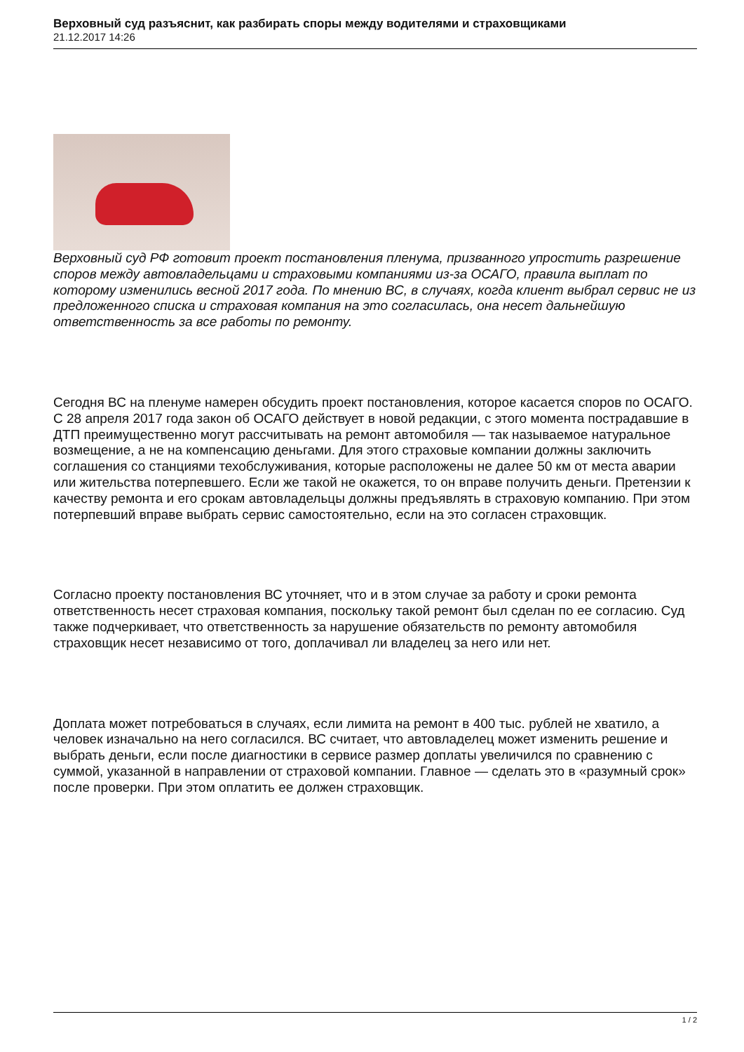Верховный суд разъяснит, как разбирать споры между водителями и страховщиками
21.12.2017 14:26
Верховный суд РФ готовит проект постановления пленума, призванного упростить разрешение споров между автовладельцами и страховыми компаниями из-за ОСАГО, правила выплат по которому изменились весной 2017 года. По мнению ВС, в случаях, когда клиент выбрал сервис не из предложенного списка и страховая компания на это согласилась, она несет дальнейшую ответственность за все работы по ремонту.
Сегодня ВС на пленуме намерен обсудить проект постановления, которое касается споров по ОСАГО. С 28 апреля 2017 года закон об ОСАГО действует в новой редакции, с этого момента пострадавшие в ДТП преимущественно могут рассчитывать на ремонт автомобиля — так называемое натуральное возмещение, а не на компенсацию деньгами. Для этого страховые компании должны заключить соглашения со станциями техобслуживания, которые расположены не далее 50 км от места аварии или жительства потерпевшего. Если же такой не окажется, то он вправе получить деньги. Претензии к качеству ремонта и его срокам автовладельцы должны предъявлять в страховую компанию. При этом потерпевший вправе выбрать сервис самостоятельно, если на это согласен страховщик.
Согласно проекту постановления ВС уточняет, что и в этом случае за работу и сроки ремонта ответственность несет страховая компания, поскольку такой ремонт был сделан по ее согласию. Суд также подчеркивает, что ответственность за нарушение обязательств по ремонту автомобиля страховщик несет независимо от того, доплачивал ли владелец за него или нет.
Доплата может потребоваться в случаях, если лимита на ремонт в 400 тыс. рублей не хватило, а человек изначально на него согласился. ВС считает, что автовладелец может изменить решение и выбрать деньги, если после диагностики в сервисе размер доплаты увеличился по сравнению с суммой, указанной в направлении от страховой компании. Главное — сделать это в «разумный срок» после проверки. При этом оплатить ее должен страховщик.
1 / 2